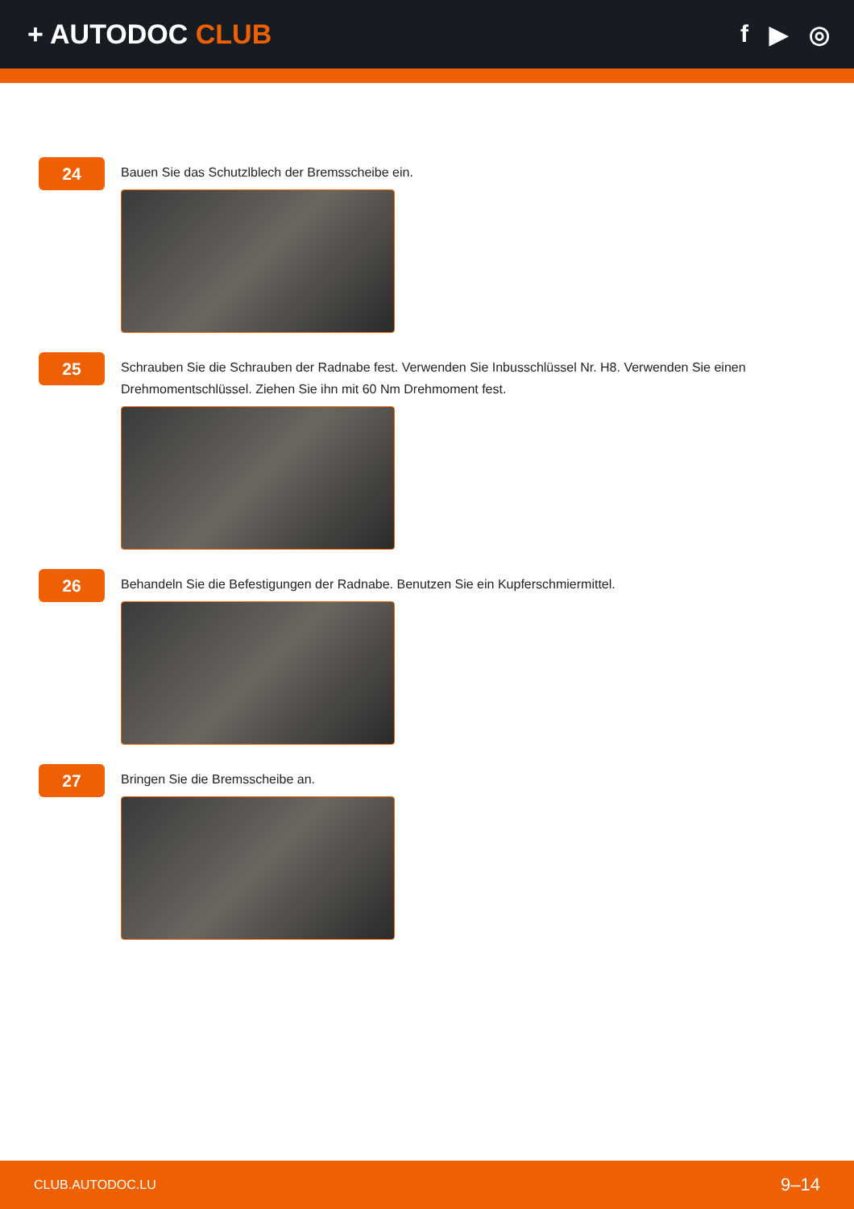+ AUTODOC CLUB f ▶ ◎
24
Bauen Sie das Schutzlblech der Bremsscheibe ein.
25
Schrauben Sie die Schrauben der Radnabe fest. Verwenden Sie Inbusschlüssel Nr. H8. Verwenden Sie einen Drehmomentschlüssel. Ziehen Sie ihn mit 60 Nm Drehmoment fest.
26
Behandeln Sie die Befestigungen der Radnabe. Benutzen Sie ein Kupferschmiermittel.
27
Bringen Sie die Bremsscheibe an.
CLUB.AUTODOC.LU 9–14